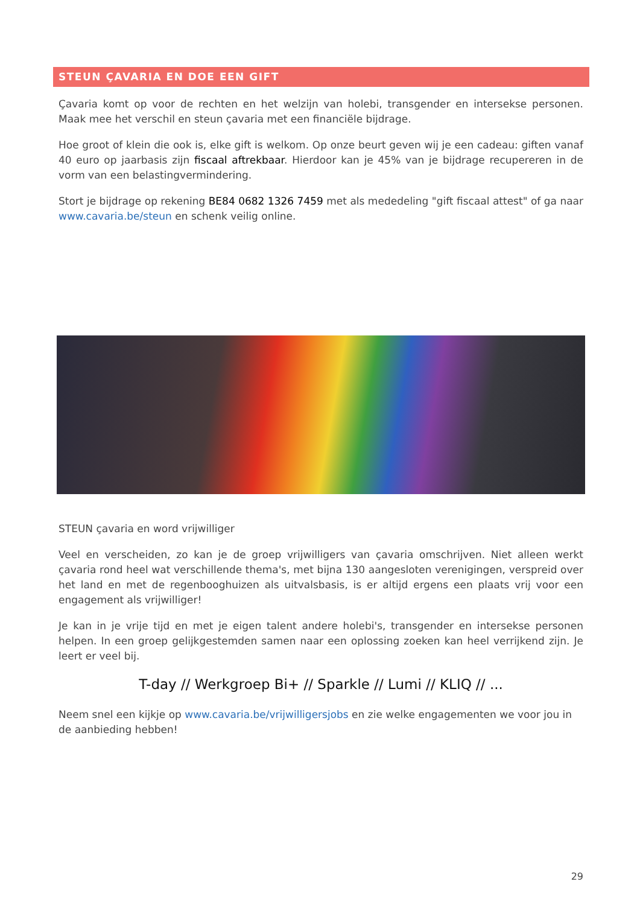STEUN ÇAVARIA EN DOE EEN GIFT
Çavaria komt op voor de rechten en het welzijn van holebi, transgender en intersekse personen. Maak mee het verschil en steun çavaria met een financiële bijdrage.
Hoe groot of klein die ook is, elke gift is welkom. Op onze beurt geven wij je een cadeau: giften vanaf 40 euro op jaarbasis zijn fiscaal aftrekbaar. Hierdoor kan je 45% van je bijdrage recupereren in de vorm van een belastingvermindering.
Stort je bijdrage op rekening BE84 0682 1326 7459 met als mededeling "gift fiscaal attest" of ga naar www.cavaria.be/steun en schenk veilig online.
STEUN çavaria en word vrijwilliger
Veel en verscheiden, zo kan je de groep vrijwilligers van çavaria omschrijven. Niet alleen werkt çavaria rond heel wat verschillende thema's, met bijna 130 aangesloten verenigingen, verspreid over het land en met de regenbooghuizen als uitvalsbasis, is er altijd ergens een plaats vrij voor een engagement als vrijwilliger!
Je kan in je vrije tijd en met je eigen talent andere holebi's, transgender en intersekse personen helpen. In een groep gelijkgestemden samen naar een oplossing zoeken kan heel verrijkend zijn. Je leert er veel bij.
T-day // Werkgroep Bi+ // Sparkle // Lumi // KLIQ // ...
Neem snel een kijkje op www.cavaria.be/vrijwilligersjobs en zie welke engagementen we voor jou in de aanbieding hebben!
29